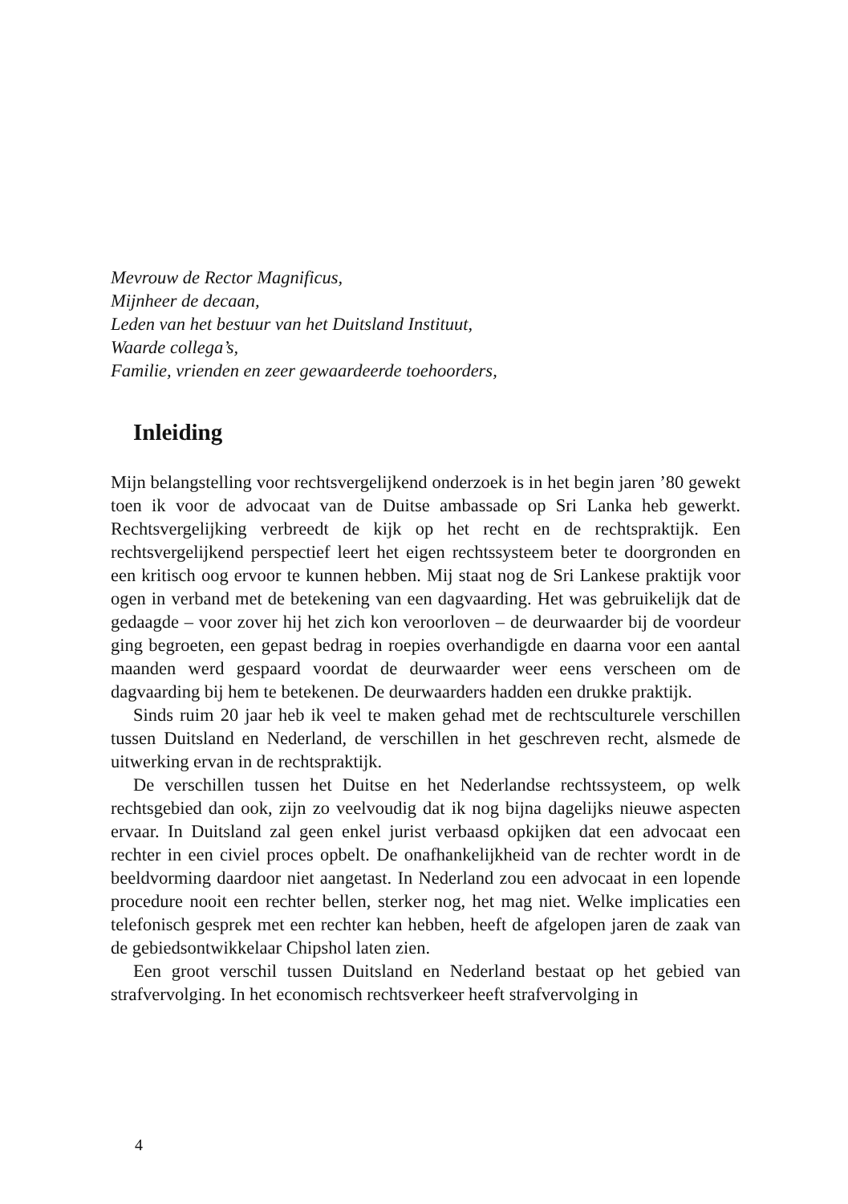Mevrouw de Rector Magnificus,
Mijnheer de decaan,
Leden van het bestuur van het Duitsland Instituut,
Waarde collega’s,
Familie, vrienden en zeer gewaardeerde toehoorders,
Inleiding
Mijn belangstelling voor rechtsvergelijkend onderzoek is in het begin jaren ’80 gewekt toen ik voor de advocaat van de Duitse ambassade op Sri Lanka heb gewerkt. Rechtsvergelijking verbreedt de kijk op het recht en de rechtspraktijk. Een rechtsvergelijkend perspectief leert het eigen rechtssysteem beter te doorgronden en een kritisch oog ervoor te kunnen hebben. Mij staat nog de Sri Lankese praktijk voor ogen in verband met de betekening van een dagvaarding. Het was gebruikelijk dat de gedaagde – voor zover hij het zich kon veroorloven – de deurwaarder bij de voordeur ging begroeten, een gepast bedrag in roepies overhandigde en daarna voor een aantal maanden werd gespaard voordat de deurwaarder weer eens verscheen om de dagvaarding bij hem te betekenen. De deurwaarders hadden een drukke praktijk.
Sinds ruim 20 jaar heb ik veel te maken gehad met de rechtsculturele verschillen tussen Duitsland en Nederland, de verschillen in het geschreven recht, alsmede de uitwerking ervan in de rechtspraktijk.
De verschillen tussen het Duitse en het Nederlandse rechtssysteem, op welk rechtsgebied dan ook, zijn zo veelvoudig dat ik nog bijna dagelijks nieuwe aspecten ervaar. In Duitsland zal geen enkel jurist verbaasd opkijken dat een advocaat een rechter in een civiel proces opbelt. De onafhankelijkheid van de rechter wordt in de beeldvorming daardoor niet aangetast. In Nederland zou een advocaat in een lopende procedure nooit een rechter bellen, sterker nog, het mag niet. Welke implicaties een telefonisch gesprek met een rechter kan hebben, heeft de afgelopen jaren de zaak van de gebiedsontwikkelaar Chipshol laten zien.
Een groot verschil tussen Duitsland en Nederland bestaat op het gebied van strafvervolging. In het economisch rechtsverkeer heeft strafvervolging in
4